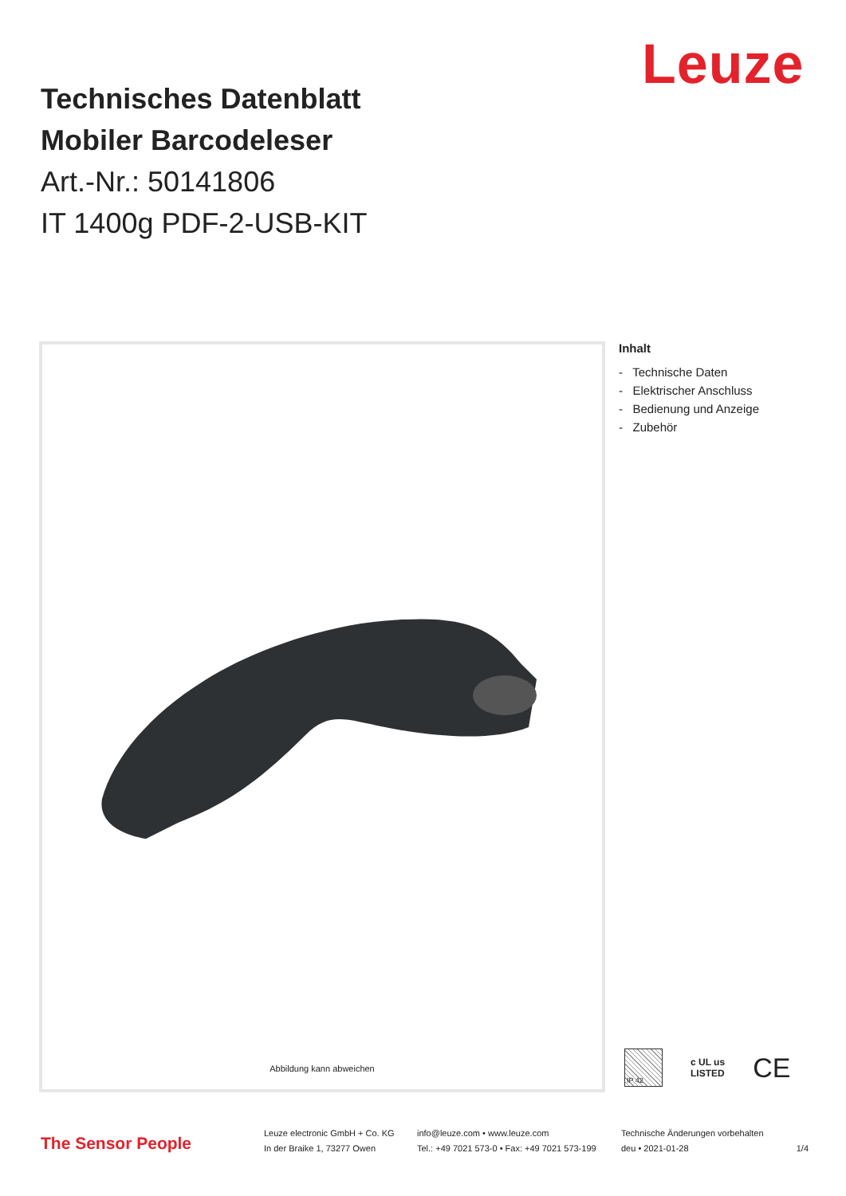Leuze
Technisches Datenblatt
Mobiler Barcodeleser
Art.-Nr.: 50141806
IT 1400g PDF-2-USB-KIT
Abbildung kann abweichen
Inhalt
- Technische Daten
- Elektrischer Anschluss
- Bedienung und Anzeige
- Zubehör
IP 42
c UL us
LISTED
CE
The Sensor People
Leuze electronic GmbH + Co. KG
In der Braike 1, 73277 Owen
info@leuze.com • www.leuze.com
Tel.: +49 7021 573-0 • Fax: +49 7021 573-199
Technische Änderungen vorbehalten
deu • 2021-01-28
1/4